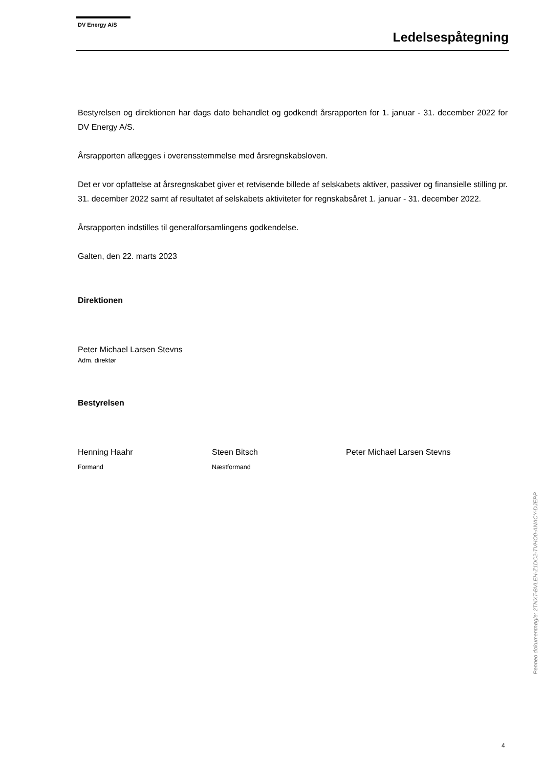DV Energy A/S
Ledelsespåtegning
Bestyrelsen og direktionen har dags dato behandlet og godkendt årsrapporten for 1. januar - 31. december 2022 for DV Energy A/S.
Årsrapporten aflægges i overensstemmelse med årsregnskabsloven.
Det er vor opfattelse at årsregnskabet giver et retvisende billede af selskabets aktiver, passiver og finansielle stilling pr. 31. december 2022 samt af resultatet af selskabets aktiviteter for regnskabsåret 1. januar - 31. december 2022.
Årsrapporten indstilles til generalforsamlingens godkendelse.
Galten, den 22. marts 2023
Direktionen
Peter Michael Larsen Stevns
Adm. direktør
Bestyrelsen
Henning Haahr
Formand
Steen Bitsch
Næstformand
Peter Michael Larsen Stevns
Penneo dokumentnøgle: 2TNXT-BVLEH-Z1DC2-TVHO0-ANACY-DJEPP
4